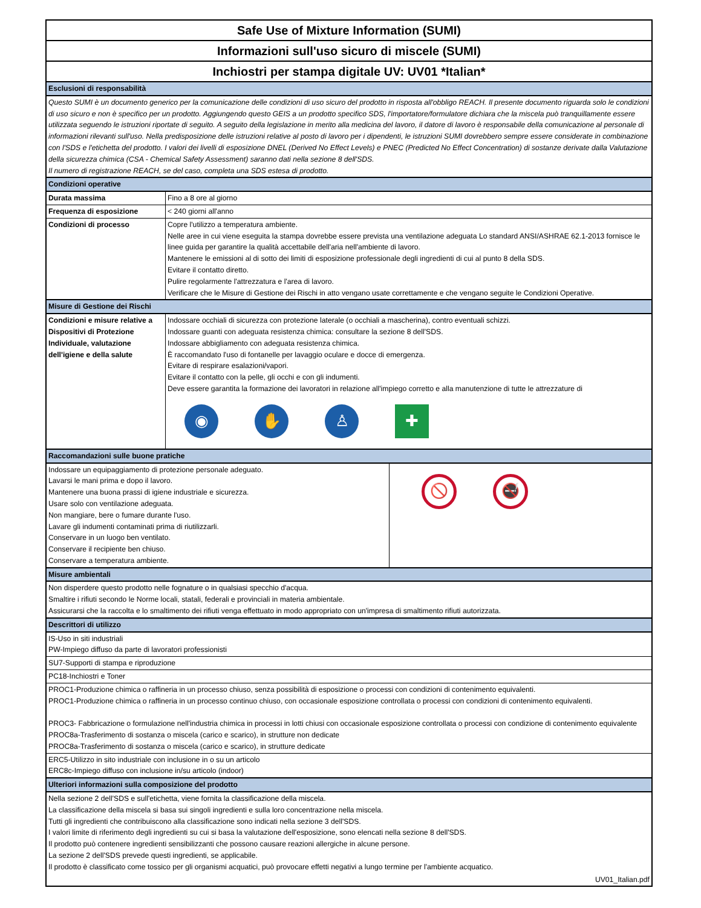Safe Use of Mixture Information (SUMI)
Informazioni sull'uso sicuro di miscele (SUMI)
Inchiostri per stampa digitale UV: UV01 *Italian*
| Esclusioni di responsabilità | |
| Questo SUMI è un documento generico per la comunicazione delle condizioni di uso sicuro del prodotto in risposta all'obbligo REACH. Il presente documento riguarda solo le condizioni di uso sicuro e non è specifico per un prodotto. Aggiungendo questo GEIS a un prodotto specifico SDS, l'importatore/formulatore dichiara che la miscela può tranquillamente essere utilizzata seguendo le istruzioni riportate di seguito. A seguito della legislazione in merito alla medicina del lavoro, il datore di lavoro è responsabile della comunicazione al personale di informazioni rilevanti sull'uso. Nella predisposizione delle istruzioni relative al posto di lavoro per i dipendenti, le istruzioni SUMI dovrebbero sempre essere considerate in combinazione con l'SDS e l'etichetta del prodotto. I valori dei livelli di esposizione DNEL (Derived No Effect Levels) e PNEC (Predicted No Effect Concentration) di sostanze derivate dalla Valutazione della sicurezza chimica (CSA - Chemical Safety Assessment) saranno dati nella sezione 8 dell'SDS. Il numero di registrazione REACH, se del caso, completa una SDS estesa di prodotto. | |
| Condizioni operative | |
| Durata massima | Fino a 8 ore al giorno |
| Frequenza di esposizione | < 240 giorni all'anno |
| Condizioni di processo | Copre l'utilizzo a temperatura ambiente. Nelle aree in cui viene eseguita la stampa dovrebbe essere prevista una ventilazione adeguata Lo standard ANSI/ASHRAE 62.1-2013 fornisce le linee guida per garantire la qualità accettabile dell'aria nell'ambiente di lavoro. Mantenere le emissioni al di sotto dei limiti di esposizione professionale degli ingredienti di cui al punto 8 della SDS. Evitare il contatto diretto. Pulire regolarmente l'attrezzatura e l'area di lavoro. Verificare che le Misure di Gestione dei Rischi in atto vengano usate correttamente e che vengano seguite le Condizioni Operative. |
| Misure di Gestione dei Rischi | |
| Condizioni e misure relative a Dispositivi di Protezione Individuale, valutazione dell'igiene e della salute | Indossare occhiali di sicurezza con protezione laterale (o occhiali a mascherina), contro eventuali schizzi. Indossare guanti con adeguata resistenza chimica: consultare la sezione 8 dell'SDS. Indossare abbigliamento con adeguata resistenza chimica. È raccomandato l'uso di fontanelle per lavaggio oculare e docce di emergenza. Evitare di respirare esalazioni/vapori. Evitare il contatto con la pelle, gli occhi e con gli indumenti. Deve essere garantita la formazione dei lavoratori in relazione all'impiego corretto e alla manutenzione di tutte le attrezzature di ◉ ✋ ♙ ✚ |
| Raccomandazioni sulle buone pratiche | |
| Indossare un equipaggiamento di protezione personale adeguato. Lavarsi le mani prima e dopo il lavoro. Mantenere una buona prassi di igiene industriale e sicurezza. Usare solo con ventilazione adeguata. Non mangiare, bere o fumare durante l'uso. Lavare gli indumenti contaminati prima di riutilizzarli. Conservare in un luogo ben ventilato. Conservare il recipiente ben chiuso. Conservare a temperatura ambiente. | 🚫 🚭 |
| Misure ambientali | |
| Non disperdere questo prodotto nelle fognature o in qualsiasi specchio d'acqua. Smaltire i rifiuti secondo le Norme locali, statali, federali e provinciali in materia ambientale. Assicurarsi che la raccolta e lo smaltimento dei rifiuti venga effettuato in modo appropriato con un'impresa di smaltimento rifiuti autorizzata. | |
| Descrittori di utilizzo | |
| IS-Uso in siti industriali PW-Impiego diffuso da parte di lavoratori professionisti | |
| SU7-Supporti di stampa e riproduzione | |
| PC18-Inchiostri e Toner | |
| PROC1-Produzione chimica o raffineria in un processo chiuso, senza possibilità di esposizione o processi con condizioni di contenimento equivalenti. PROC1-Produzione chimica o raffineria in un processo continuo chiuso, con occasionale esposizione controllata o processi con condizioni di contenimento equivalenti. PROC3- Fabbricazione o formulazione nell'industria chimica in processi in lotti chiusi con occasionale esposizione controllata o processi con condizione di contenimento equivalente PROC8a-Trasferimento di sostanza o miscela (carico e scarico), in strutture non dedicate PROC8a-Trasferimento di sostanza o miscela (carico e scarico), in strutture dedicate | |
| ERC5-Utilizzo in sito industriale con inclusione in o su un articolo ERC8c-Impiego diffuso con inclusione in/su articolo (indoor) | |
| Ulteriori informazioni sulla composizione del prodotto | |
| Nella sezione 2 dell'SDS e sull'etichetta, viene fornita la classificazione della miscela. La classificazione della miscela si basa sui singoli ingredienti e sulla loro concentrazione nella miscela. Tutti gli ingredienti che contribuiscono alla classificazione sono indicati nella sezione 3 dell'SDS. I valori limite di riferimento degli ingredienti su cui si basa la valutazione dell'esposizione, sono elencati nella sezione 8 dell'SDS. Il prodotto può contenere ingredienti sensibilizzanti che possono causare reazioni allergiche in alcune persone. La sezione 2 dell'SDS prevede questi ingredienti, se applicabile. Il prodotto è classificato come tossico per gli organismi acquatici, può provocare effetti negativi a lungo termine per l'ambiente acquatico. | |
| UV01_Italian.pdf | |